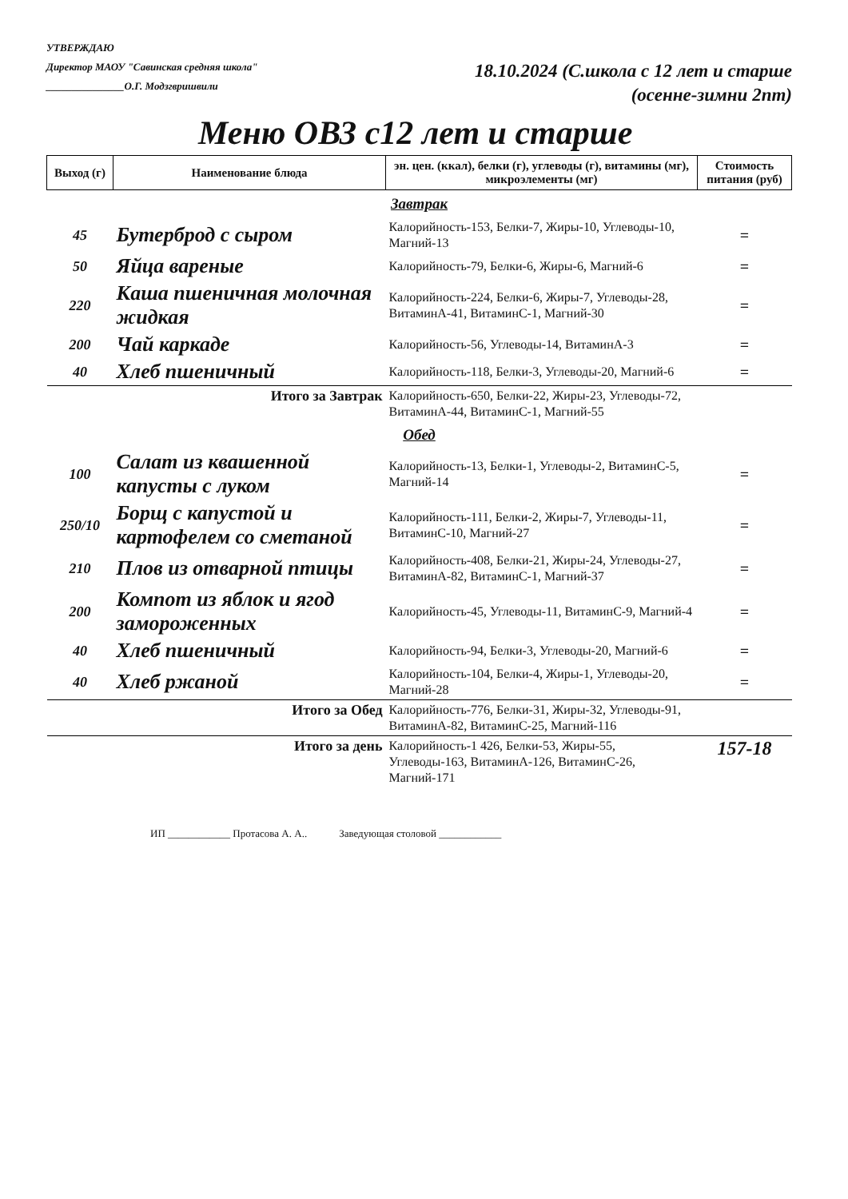УТВЕРЖДАЮ
Директор МАОУ "Савинская средняя школа"
_______________О.Г. Модзгвришвили
18.10.2024 (С.школа с 12 лет и старше
(осенне-зимни 2пт)
Меню ОВЗ с12 лет и старше
| Выход (г) | Наименование блюда | эн. цен. (ккал), белки (г), углеводы (г), витамины (мг), микроэлементы (мг) | Стоимость питания (руб) |
| --- | --- | --- | --- |
| Завтрак | | | |
| 45 | Бутерброд с сыром | Калорийность-153, Белки-7, Жиры-10, Углеводы-10, Магний-13 | = |
| 50 | Яйца вареные | Калорийность-79, Белки-6, Жиры-6, Магний-6 | = |
| 220 | Каша пшеничная молочная жидкая | Калорийность-224, Белки-6, Жиры-7, Углеводы-28, ВитаминА-41, ВитаминС-1, Магний-30 | = |
| 200 | Чай каркаде | Калорийность-56, Углеводы-14, ВитаминА-3 | = |
| 40 | Хлеб пшеничный | Калорийность-118, Белки-3, Углеводы-20, Магний-6 | = |
| Итого за Завтрак | | Калорийность-650, Белки-22, Жиры-23, Углеводы-72, ВитаминА-44, ВитаминС-1, Магний-55 | |
| Обед | | | |
| 100 | Салат из квашенной капусты с луком | Калорийность-13, Белки-1, Углеводы-2, ВитаминС-5, Магний-14 | = |
| 250/10 | Борщ с капустой и картофелем со сметаной | Калорийность-111, Белки-2, Жиры-7, Углеводы-11, ВитаминС-10, Магний-27 | = |
| 210 | Плов из отварной птицы | Калорийность-408, Белки-21, Жиры-24, Углеводы-27, ВитаминА-82, ВитаминС-1, Магний-37 | = |
| 200 | Компот из яблок и ягод замороженных | Калорийность-45, Углеводы-11, ВитаминС-9, Магний-4 | = |
| 40 | Хлеб пшеничный | Калорийность-94, Белки-3, Углеводы-20, Магний-6 | = |
| 40 | Хлеб ржаной | Калорийность-104, Белки-4, Жиры-1, Углеводы-20, Магний-28 | = |
| Итого за Обед | | Калорийность-776, Белки-31, Жиры-32, Углеводы-91, ВитаминА-82, ВитаминС-25, Магний-116 | |
| Итого за день | | Калорийность-1 426, Белки-53, Жиры-55, Углеводы-163, ВитаминА-126, ВитаминС-26, Магний-171 | 157-18 |
ИП ____________ Протасова А. А.. Заведующая столовой ____________